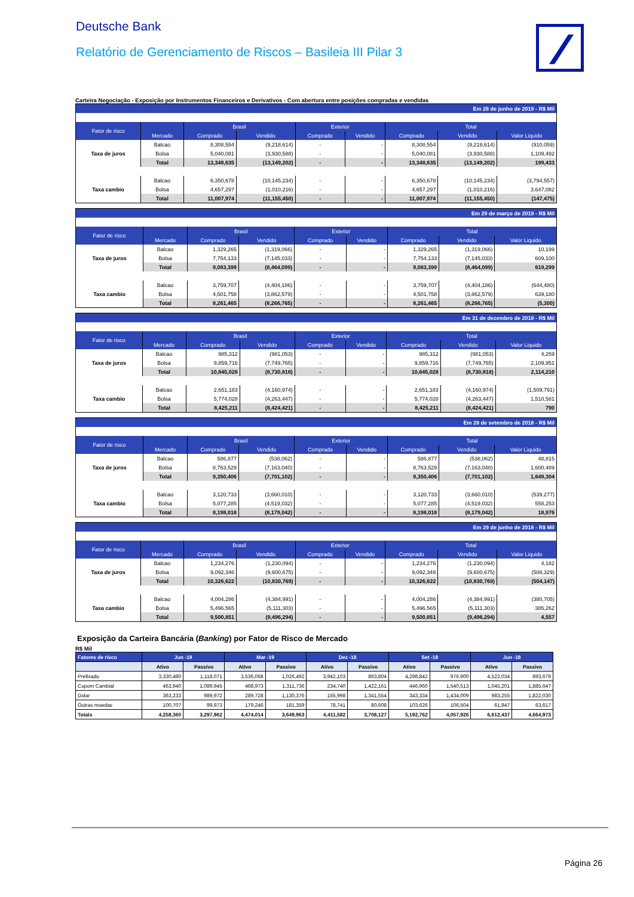Deutsche Bank
Relatório de Gerenciamento de Riscos – Basileia III Pilar 3
Carteira Negociação - Exposição por Instrumentos Financeiros e Derivativos - Com abertura entre posições compradas e vendidas
| Em 28 de junho de 2019 - R$ Mil | | | | | | | | |
| --- | --- | --- | --- | --- | --- | --- | --- | --- |
| Fator de risco | | Brasil | | Exterior | | Total | | |
| | Mercado | Comprado | Vendido | Comprado | Vendido | Comprado | Vendido | Valor Liquido |
| Taxa de juros | Balcao | 8,308,554 | (9,218,614) | - | - | 8,308,554 | (9,218,614) | (910,059) |
| | Bolsa | 5,040,081 | (3,930,588) | - | - | 5,040,081 | (3,930,588) | 1,109,492 |
| | Total | 13,348,635 | (13,149,202) | - | - | 13,348,635 | (13,149,202) | 199,433 |
| Taxa cambio | Balcao | 6,350,678 | (10,145,234) | - | - | 6,350,678 | (10,145,234) | (3,794,557) |
| | Bolsa | 4,657,297 | (1,010,216) | - | - | 4,657,297 | (1,010,216) | 3,647,082 |
| | Total | 11,007,974 | (11,155,450) | - | - | 11,007,974 | (11,155,450) | (147,475) |
| Em 29 de março de 2019 - R$ Mil | | | | | | | | |
| --- | --- | --- | --- | --- | --- | --- | --- | --- |
| Fator de risco | | Brasil | | Exterior | | Total | | |
| | Mercado | Comprado | Vendido | Comprado | Vendido | Comprado | Vendido | Valor Liquido |
| Taxa de juros | Balcao | 1,329,265 | (1,319,066) | - | - | 1,329,265 | (1,319,066) | 10,199 |
| | Bolsa | 7,754,133 | (7,145,033) | - | - | 7,754,133 | (7,145,033) | 609,100 |
| | Total | 9,083,399 | (8,464,099) | - | - | 9,083,399 | (8,464,099) | 619,299 |
| Taxa cambio | Balcao | 3,759,707 | (4,404,186) | - | - | 3,759,707 | (4,404,186) | (644,480) |
| | Bolsa | 4,501,758 | (3,862,579) | - | - | 4,501,758 | (3,862,579) | 639,180 |
| | Total | 8,261,465 | (8,266,765) | - | - | 8,261,465 | (8,266,765) | (5,300) |
| Em 31 de dezembro de 2018 - R$ Mil | | | | | | | | |
| --- | --- | --- | --- | --- | --- | --- | --- | --- |
| Fator de risco | | Brasil | | Exterior | | Total | | |
| | Mercado | Comprado | Vendido | Comprado | Vendido | Comprado | Vendido | Valor Liquido |
| Taxa de juros | Balcao | 985,312 | (981,053) | - | - | 985,312 | (981,053) | 4,259 |
| | Bolsa | 9,859,716 | (7,749,765) | - | - | 9,859,716 | (7,749,765) | 2,109,951 |
| | Total | 10,845,028 | (8,730,818) | - | - | 10,845,028 | (8,730,818) | 2,114,210 |
| Taxa cambio | Balcao | 2,651,183 | (4,160,974) | - | - | 2,651,183 | (4,160,974) | (1,509,791) |
| | Bolsa | 5,774,028 | (4,263,447) | - | - | 5,774,028 | (4,263,447) | 1,510,581 |
| | Total | 8,425,211 | (8,424,421) | - | - | 8,425,211 | (8,424,421) | 790 |
| Em 28 de setembro de 2018 - R$ Mil | | | | | | | | |
| --- | --- | --- | --- | --- | --- | --- | --- | --- |
| Fator de risco | | Brasil | | Exterior | | Total | | |
| | Mercado | Comprado | Vendido | Comprado | Vendido | Comprado | Vendido | Valor Liquido |
| Taxa de juros | Balcao | 586,877 | (538,062) | - | - | 586,877 | (538,062) | 48,815 |
| | Bolsa | 8,763,529 | (7,163,040) | - | - | 8,763,529 | (7,163,040) | 1,600,489 |
| | Total | 9,350,406 | (7,701,102) | - | - | 9,350,406 | (7,701,102) | 1,649,304 |
| Taxa cambio | Balcao | 3,120,733 | (3,660,010) | - | - | 3,120,733 | (3,660,010) | (539,277) |
| | Bolsa | 5,077,285 | (4,519,032) | - | - | 5,077,285 | (4,519,032) | 558,253 |
| | Total | 8,198,018 | (8,179,042) | - | - | 8,198,018 | (8,179,042) | 18,976 |
| Em 29 de junho de 2018 - R$ Mil | | | | | | | | |
| --- | --- | --- | --- | --- | --- | --- | --- | --- |
| Fator de risco | | Brasil | | Exterior | | Total | | |
| | Mercado | Comprado | Vendido | Comprado | Vendido | Comprado | Vendido | Valor Liquido |
| Taxa de juros | Balcao | 1,234,276 | (1,230,094) | - | - | 1,234,276 | (1,230,094) | 4,182 |
| | Bolsa | 9,092,346 | (9,600,675) | - | - | 9,092,346 | (9,600,675) | (508,329) |
| | Total | 10,326,622 | (10,830,769) | - | - | 10,326,622 | (10,830,769) | (504,147) |
| Taxa cambio | Balcao | 4,004,286 | (4,384,991) | - | - | 4,004,286 | (4,384,991) | (380,705) |
| | Bolsa | 5,496,565 | (5,111,303) | - | - | 5,496,565 | (5,111,303) | 385,262 |
| | Total | 9,500,851 | (9,496,294) | - | - | 9,500,851 | (9,496,294) | 4,557 |
Exposição da Carteira Bancária (Banking) por Fator de Risco de Mercado
R$ Mil
| Fatores de risco | Jun -19 | | Mar -19 | | Dez -18 | | Set -18 | | Jun -18 | |
| --- | --- | --- | --- | --- | --- | --- | --- | --- | --- | --- |
| | Ativo | Passivo | Ativo | Passivo | Ativo | Passivo | Ativo | Passivo | Ativo | Passivo |
| Prefixado | 3,330,480 | 1,118,071 | 3,536,068 | 1,026,492 | 3,942,103 | 863,804 | 4,298,842 | 976,900 | 4,522,034 | 893,679 |
| Cupom Cambial | 463,940 | 1,089,945 | 468,973 | 1,311,736 | 234,740 | 1,422,161 | 446,960 | 1,540,513 | 1,045,201 | 1,885,647 |
| Dolar | 363,233 | 989,972 | 289,728 | 1,130,376 | 155,998 | 1,341,554 | 343,334 | 1,434,009 | 983,255 | 1,822,030 |
| Outras moedas | 100,707 | 99,973 | 179,246 | 181,359 | 78,741 | 80,608 | 103,626 | 106,504 | 61,947 | 63,617 |
| Totais | 4,258,360 | 3,297,962 | 4,474,014 | 3,649,963 | 4,411,582 | 3,708,127 | 5,192,762 | 4,057,926 | 6,612,437 | 4,664,973 |
Página 26